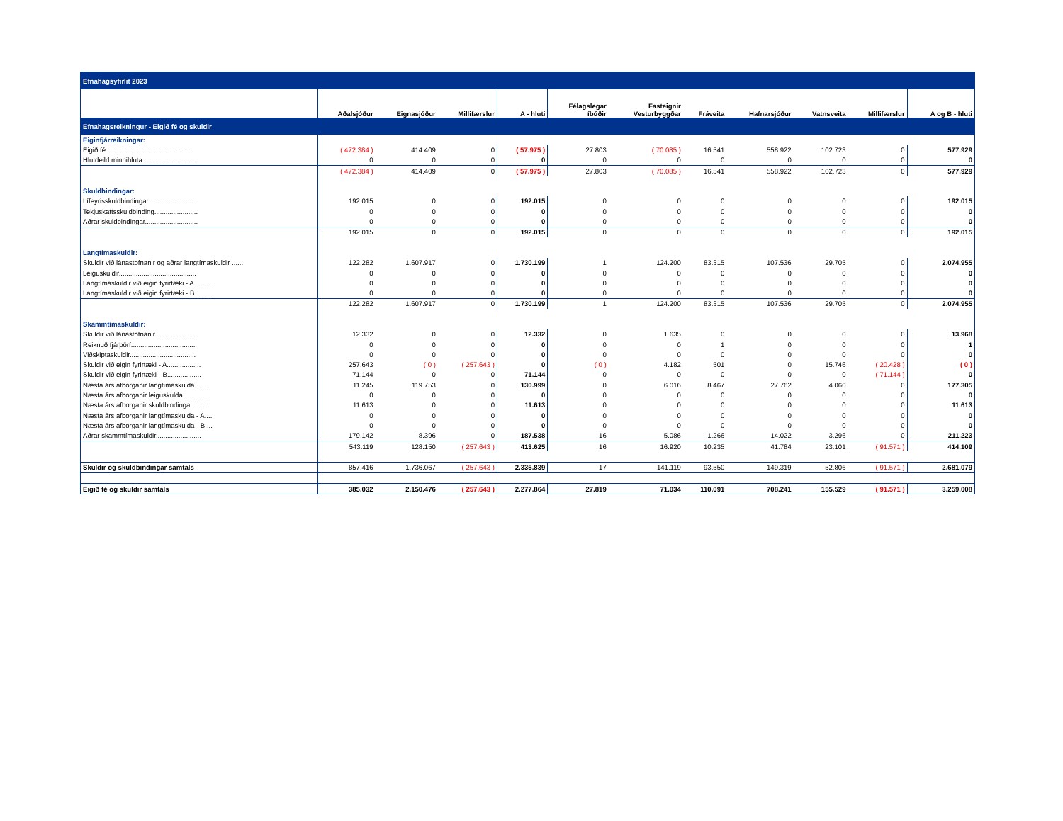| Efnahagsyfirlit 2023 | | | | | | | | | | | |
| | Aðalsjóður | Eignasjóður | Millifærslur | A - hluti | Félagslegar íbúðir | Fasteignir Vesturbyggðar | Fráveita | Hafnarsjóður | Vatnsveita | Millifærslur | A og B - hluti |
| Efnahagsreikningur - Eigið fé og skuldir | | | | | | | | | | | |
| Eiginfjárreikningar: | | | | | | | | | | | |
| Eigið fé............................................. | ( 472.384 ) | 414.409 | 0 | ( 57.975 ) | 27.803 | ( 70.085 ) | 16.541 | 558.922 | 102.723 | 0 | 577.929 |
| Hlutdeild minnihluta.............................. | 0 | 0 | 0 | 0 | 0 | 0 | 0 | 0 | 0 | 0 | 0 |
| | ( 472.384 ) | 414.409 | 0 | ( 57.975 ) | 27.803 | ( 70.085 ) | 16.541 | 558.922 | 102.723 | 0 | 577.929 |
| Skuldbindingar: | | | | | | | | | | | |
| Lífeyrisskuldbindingar......................... | 192.015 | 0 | 0 | 192.015 | 0 | 0 | 0 | 0 | 0 | 0 | 192.015 |
| Tekjuskattsskuldbinding....................... | 0 | 0 | 0 | 0 | 0 | 0 | 0 | 0 | 0 | 0 | 0 |
| Aðrar skuldbindingar............................ | 0 | 0 | 0 | 0 | 0 | 0 | 0 | 0 | 0 | 0 | 0 |
| | 192.015 | 0 | 0 | 192.015 | 0 | 0 | 0 | 0 | 0 | 0 | 192.015 |
| Langtímaskuldir: | | | | | | | | | | | |
| Skuldir við lánastofnanir og aðrar langtímaskuldir ...... | 122.282 | 1.607.917 | 0 | 1.730.199 | 1 | 124.200 | 83.315 | 107.536 | 29.705 | 0 | 2.074.955 |
| Leiguskuldir......................................... | 0 | 0 | 0 | 0 | 0 | 0 | 0 | 0 | 0 | 0 | 0 |
| Langtímaskuldir við eigin fyrirtæki - A.......... | 0 | 0 | 0 | 0 | 0 | 0 | 0 | 0 | 0 | 0 | 0 |
| Langtímaskuldir við eigin fyrirtæki - B.......... | 0 | 0 | 0 | 0 | 0 | 0 | 0 | 0 | 0 | 0 | 0 |
| | 122.282 | 1.607.917 | 0 | 1.730.199 | 1 | 124.200 | 83.315 | 107.536 | 29.705 | 0 | 2.074.955 |
| Skammtímaskuldir: | | | | | | | | | | | |
| Skuldir við lánastofnanir....................... | 12.332 | 0 | 0 | 12.332 | 0 | 1.635 | 0 | 0 | 0 | 0 | 13.968 |
| Reiknuð fjárþörf................................... | 0 | 0 | 0 | 0 | 0 | 0 | 1 | 0 | 0 | 0 | 1 |
| Viðskiptaskuldir................................... | 0 | 0 | 0 | 0 | 0 | 0 | 0 | 0 | 0 | 0 | 0 |
| Skuldir við eigin fyrirtæki - A.................. | 257.643 | ( 0 ) | ( 257.643 ) | 0 | ( 0 ) | 4.182 | 501 | 0 | 15.746 | ( 20.428 ) | ( 0 ) |
| Skuldir við eigin fyrirtæki - B.................. | 71.144 | 0 | 0 | 71.144 | 0 | 0 | 0 | 0 | 0 | ( 71.144 ) | 0 |
| Næsta árs afborganir langtímaskulda........ | 11.245 | 119.753 | 0 | 130.999 | 0 | 6.016 | 8.467 | 27.762 | 4.060 | 0 | 177.305 |
| Næsta árs afborganir leiguskulda............. | 0 | 0 | 0 | 0 | 0 | 0 | 0 | 0 | 0 | 0 | 0 |
| Næsta árs afborganir skuldbindinga.......... | 11.613 | 0 | 0 | 11.613 | 0 | 0 | 0 | 0 | 0 | 0 | 11.613 |
| Næsta árs afborganir langtímaskulda - A.... | 0 | 0 | 0 | 0 | 0 | 0 | 0 | 0 | 0 | 0 | 0 |
| Næsta árs afborganir langtímaskulda - B.... | 0 | 0 | 0 | 0 | 0 | 0 | 0 | 0 | 0 | 0 | 0 |
| Aðrar skammtímaskuldir........................ | 179.142 | 8.396 | 0 | 187.538 | 16 | 5.086 | 1.266 | 14.022 | 3.296 | 0 | 211.223 |
| | 543.119 | 128.150 | ( 257.643 ) | 413.625 | 16 | 16.920 | 10.235 | 41.784 | 23.101 | ( 91.571 ) | 414.109 |
| Skuldir og skuldbindingar samtals | 857.416 | 1.736.067 | ( 257.643 ) | 2.335.839 | 17 | 141.119 | 93.550 | 149.319 | 52.806 | ( 91.571 ) | 2.681.079 |
| Eigið fé og skuldir samtals | 385.032 | 2.150.476 | ( 257.643 ) | 2.277.864 | 27.819 | 71.034 | 110.091 | 708.241 | 155.529 | ( 91.571 ) | 3.259.008 |